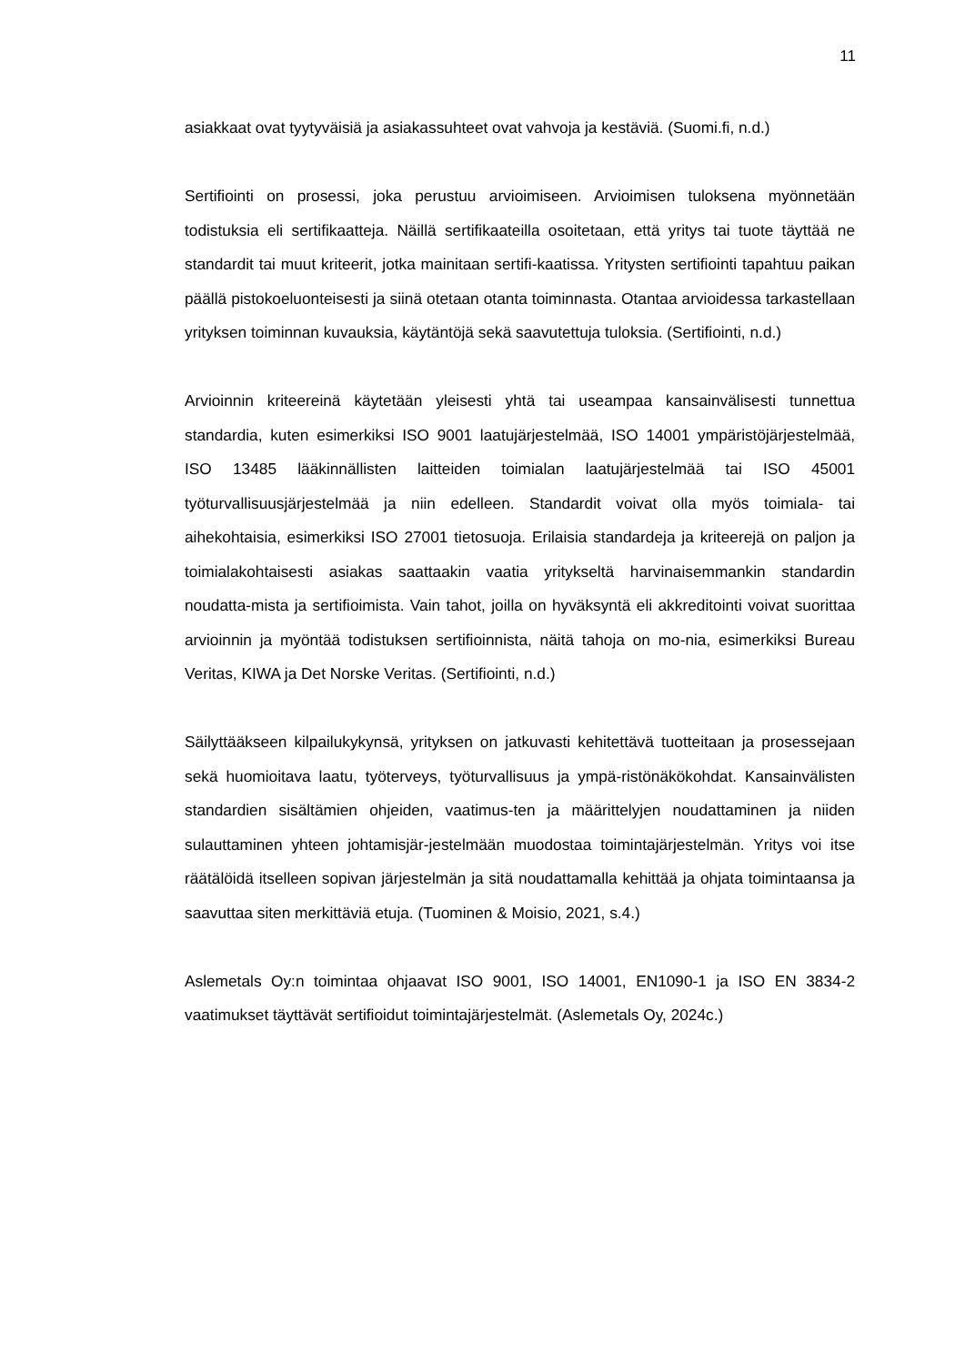11
asiakkaat ovat tyytyväisiä ja asiakassuhteet ovat vahvoja ja kestäviä. (Suomi.fi, n.d.)
Sertifiointi on prosessi, joka perustuu arvioimiseen. Arvioimisen tuloksena myönnetään todistuksia eli sertifikaatteja. Näillä sertifikaateilla osoitetaan, että yritys tai tuote täyttää ne standardit tai muut kriteerit, jotka mainitaan sertifi-kaatissa. Yritysten sertifiointi tapahtuu paikan päällä pistokoeluonteisesti ja siinä otetaan otanta toiminnasta. Otantaa arvioidessa tarkastellaan yrityksen toiminnan kuvauksia, käytäntöjä sekä saavutettuja tuloksia. (Sertifiointi, n.d.)
Arvioinnin kriteereinä käytetään yleisesti yhtä tai useampaa kansainvälisesti tunnettua standardia, kuten esimerkiksi ISO 9001 laatujärjestelmää, ISO 14001 ympäristöjärjestelmää, ISO 13485 lääkinnällisten laitteiden toimialan laatujärjestelmää tai ISO 45001 työturvallisuusjärjestelmää ja niin edelleen. Standardit voivat olla myös toimiala- tai aihekohtaisia, esimerkiksi ISO 27001 tietosuoja. Erilaisia standardeja ja kriteerejä on paljon ja toimialakohtaisesti asiakas saattaakin vaatia yritykseltä harvinaisemmankin standardin noudatta-mista ja sertifioimista. Vain tahot, joilla on hyväksyntä eli akkreditointi voivat suorittaa arvioinnin ja myöntää todistuksen sertifioinnista, näitä tahoja on mo-nia, esimerkiksi Bureau Veritas, KIWA ja Det Norske Veritas. (Sertifiointi, n.d.)
Säilyttääkseen kilpailukykynsä, yrityksen on jatkuvasti kehitettävä tuotteitaan ja prosessejaan sekä huomioitava laatu, työterveys, työturvallisuus ja ympä-ristönäkökohdat. Kansainvälisten standardien sisältämien ohjeiden, vaatimus-ten ja määrittelyjen noudattaminen ja niiden sulauttaminen yhteen johtamisjär-jestelmään muodostaa toimintajärjestelmän. Yritys voi itse räätälöidä itselleen sopivan järjestelmän ja sitä noudattamalla kehittää ja ohjata toimintaansa ja saavuttaa siten merkittäviä etuja. (Tuominen & Moisio, 2021, s.4.)
Aslemetals Oy:n toimintaa ohjaavat ISO 9001, ISO 14001, EN1090-1 ja ISO EN 3834-2 vaatimukset täyttävät sertifioidut toimintajärjestelmät. (Aslemetals Oy, 2024c.)